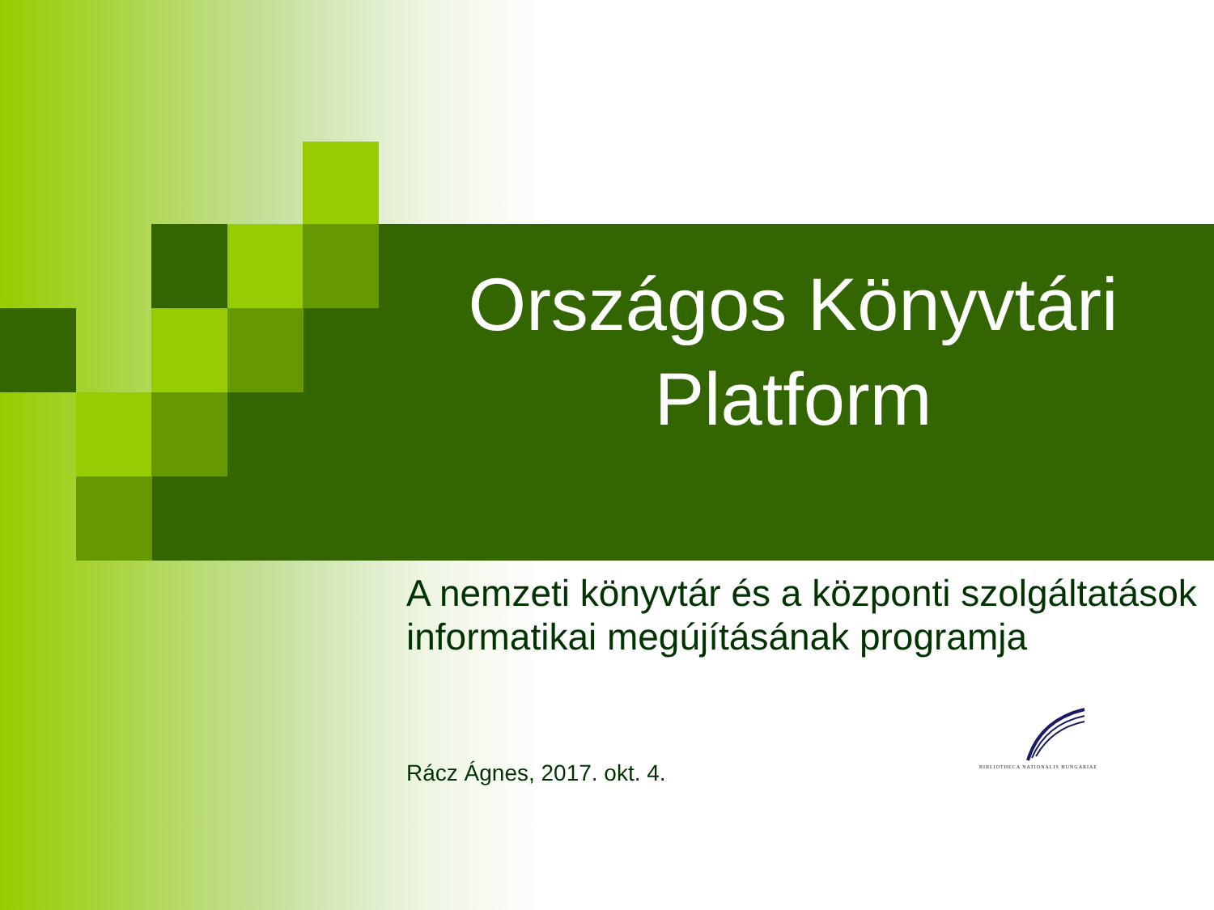Országos Könyvtári Platform
A nemzeti könyvtár és a központi szolgáltatások informatikai megújításának programja
Rácz Ágnes, 2017. okt. 4.
BIBLIOTHECA NATIONALIS HUNGARIAE